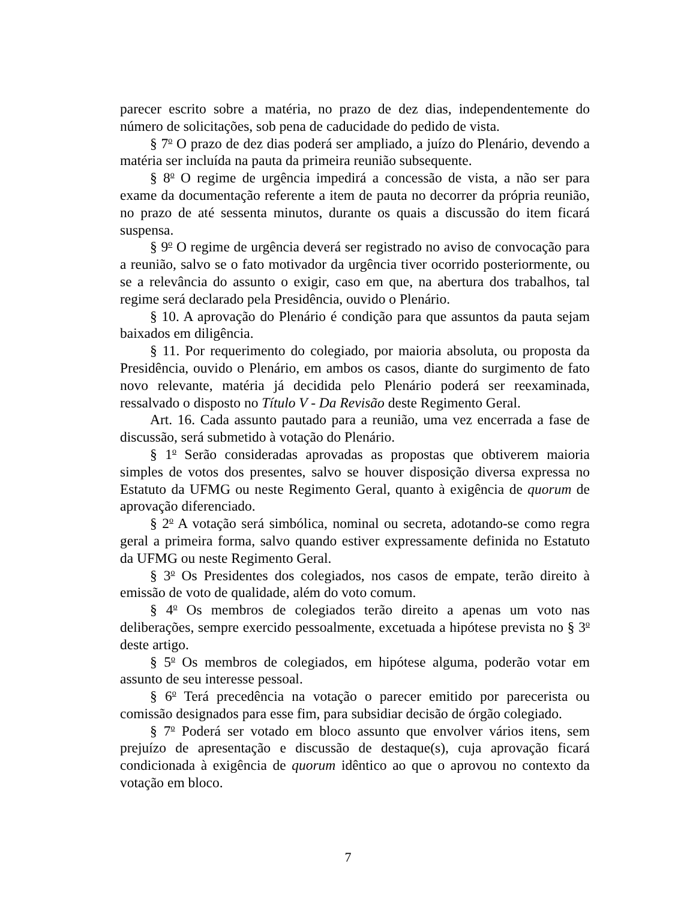parecer escrito sobre a matéria, no prazo de dez dias, independentemente do número de solicitações, sob pena de caducidade do pedido de vista.
§ 7<sup>o</sup> O prazo de dez dias poderá ser ampliado, a juízo do Plenário, devendo a matéria ser incluída na pauta da primeira reunião subsequente.
§ 8<sup>o</sup> O regime de urgência impedirá a concessão de vista, a não ser para exame da documentação referente a item de pauta no decorrer da própria reunião, no prazo de até sessenta minutos, durante os quais a discussão do item ficará suspensa.
§ 9<sup>o</sup> O regime de urgência deverá ser registrado no aviso de convocação para a reunião, salvo se o fato motivador da urgência tiver ocorrido posteriormente, ou se a relevância do assunto o exigir, caso em que, na abertura dos trabalhos, tal regime será declarado pela Presidência, ouvido o Plenário.
§ 10. A aprovação do Plenário é condição para que assuntos da pauta sejam baixados em diligência.
§ 11. Por requerimento do colegiado, por maioria absoluta, ou proposta da Presidência, ouvido o Plenário, em ambos os casos, diante do surgimento de fato novo relevante, matéria já decidida pelo Plenário poderá ser reexaminada, ressalvado o disposto no Título V - Da Revisão deste Regimento Geral.
Art. 16. Cada assunto pautado para a reunião, uma vez encerrada a fase de discussão, será submetido à votação do Plenário.
§ 1<sup>o</sup> Serão consideradas aprovadas as propostas que obtiverem maioria simples de votos dos presentes, salvo se houver disposição diversa expressa no Estatuto da UFMG ou neste Regimento Geral, quanto à exigência de quorum de aprovação diferenciado.
§ 2<sup>o</sup> A votação será simbólica, nominal ou secreta, adotando-se como regra geral a primeira forma, salvo quando estiver expressamente definida no Estatuto da UFMG ou neste Regimento Geral.
§ 3<sup>o</sup> Os Presidentes dos colegiados, nos casos de empate, terão direito à emissão de voto de qualidade, além do voto comum.
§ 4<sup>o</sup> Os membros de colegiados terão direito a apenas um voto nas deliberações, sempre exercido pessoalmente, excetuada a hipótese prevista no § 3<sup>o</sup> deste artigo.
§ 5<sup>o</sup> Os membros de colegiados, em hipótese alguma, poderão votar em assunto de seu interesse pessoal.
§ 6<sup>o</sup> Terá precedência na votação o parecer emitido por parecerista ou comissão designados para esse fim, para subsidiar decisão de órgão colegiado.
§ 7<sup>o</sup> Poderá ser votado em bloco assunto que envolver vários itens, sem prejuízo de apresentação e discussão de destaque(s), cuja aprovação ficará condicionada à exigência de quorum idêntico ao que o aprovou no contexto da votação em bloco.
7